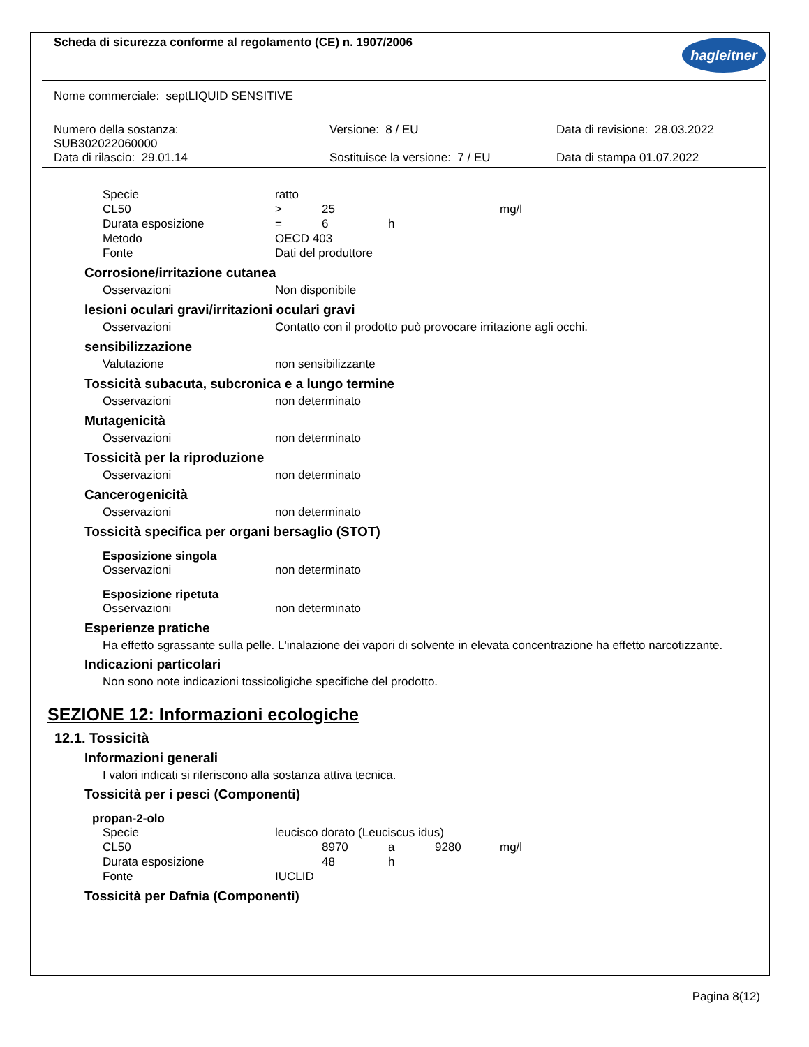Scheda di sicurezza conforme al regolamento (CE) n. 1907/2006
hagleitner
Nome commerciale: septLIQUID SENSITIVE
| Numero della sostanza: SUB302022060000 Data di rilascio: 29.01.14 | Versione: 8 / EU Sostituisce la versione: 7 / EU | Data di revisione: 28.03.2022 Data di stampa 01.07.2022 |
| Specie | ratto | | | |
| CL50 | > | 25 | | mg/l |
| Durata esposizione | = | 6 | h | |
| Metodo | OECD 403 | | | |
| Fonte | Dati del produttore | | | |
Corrosione/irritazione cutanea
| Osservazioni | Non disponibile |
lesioni oculari gravi/irritazioni oculari gravi
| Osservazioni | Contatto con il prodotto può provocare irritazione agli occhi. |
sensibilizzazione
| Valutazione | non sensibilizzante |
Tossicità subacuta, subcronica e a lungo termine
| Osservazioni | non determinato |
Mutagenicità
| Osservazioni | non determinato |
Tossicità per la riproduzione
| Osservazioni | non determinato |
Cancerogenicità
| Osservazioni | non determinato |
Tossicità specifica per organi bersaglio (STOT)
Esposizione singola
| Osservazioni | non determinato |
Esposizione ripetuta
| Osservazioni | non determinato |
Esperienze pratiche
Ha effetto sgrassante sulla pelle. L'inalazione dei vapori di solvente in elevata concentrazione ha effetto narcotizzante.
Indicazioni particolari
Non sono note indicazioni tossicoligiche specifiche del prodotto.
SEZIONE 12: Informazioni ecologiche
12.1. Tossicità
Informazioni generali
I valori indicati si riferiscono alla sostanza attiva tecnica.
Tossicità per i pesci (Componenti)
propan-2-olo
| Specie | leucisco dorato (Leuciscus idus) | | | | |
| CL50 | | 8970 | a | 9280 | mg/l |
| Durata esposizione | | 48 | h | | |
| Fonte | IUCLID | | | | |
Tossicità per Dafnia (Componenti)
Pagina 8(12)